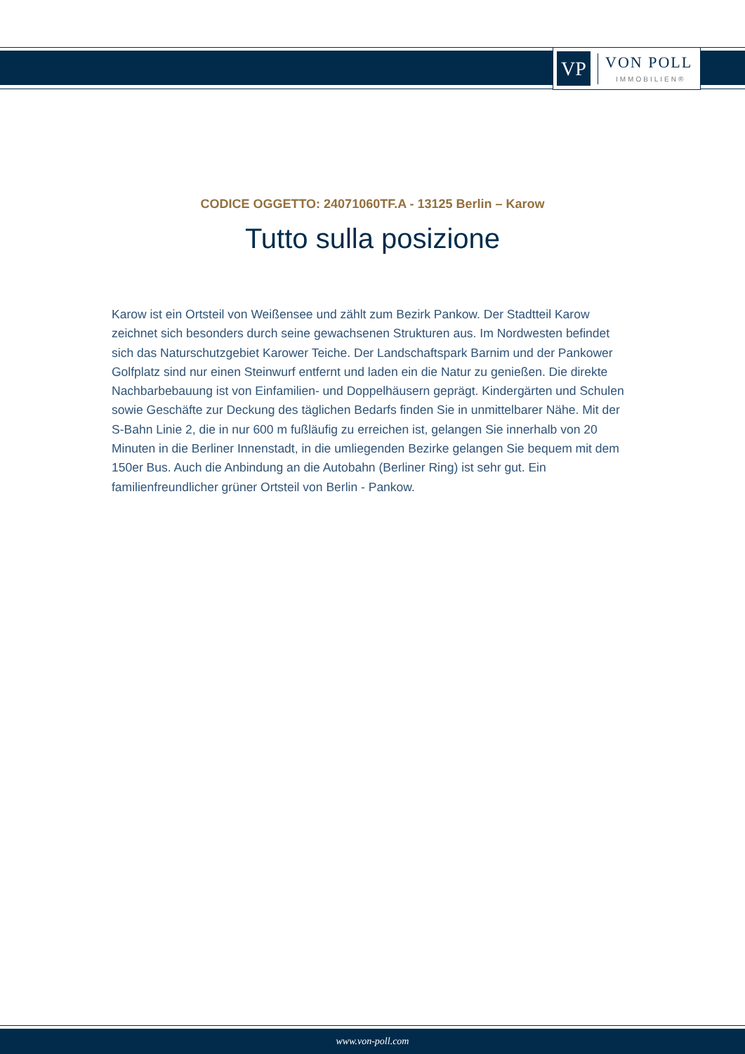VP
VON POLL
IMMOBILIEN®
CODICE OGGETTO: 24071060TF.A - 13125 Berlin – Karow
Tutto sulla posizione
Karow ist ein Ortsteil von Weißensee und zählt zum Bezirk Pankow. Der Stadtteil Karow zeichnet sich besonders durch seine gewachsenen Strukturen aus. Im Nordwesten befindet sich das Naturschutzgebiet Karower Teiche. Der Landschaftspark Barnim und der Pankower Golfplatz sind nur einen Steinwurf entfernt und laden ein die Natur zu genießen. Die direkte Nachbarbebauung ist von Einfamilien- und Doppelhäusern geprägt. Kindergärten und Schulen sowie Geschäfte zur Deckung des täglichen Bedarfs finden Sie in unmittelbarer Nähe. Mit der S-Bahn Linie 2, die in nur 600 m fußläufig zu erreichen ist, gelangen Sie innerhalb von 20 Minuten in die Berliner Innenstadt, in die umliegenden Bezirke gelangen Sie bequem mit dem 150er Bus. Auch die Anbindung an die Autobahn (Berliner Ring) ist sehr gut. Ein familienfreundlicher grüner Ortsteil von Berlin - Pankow.
www.von-poll.com